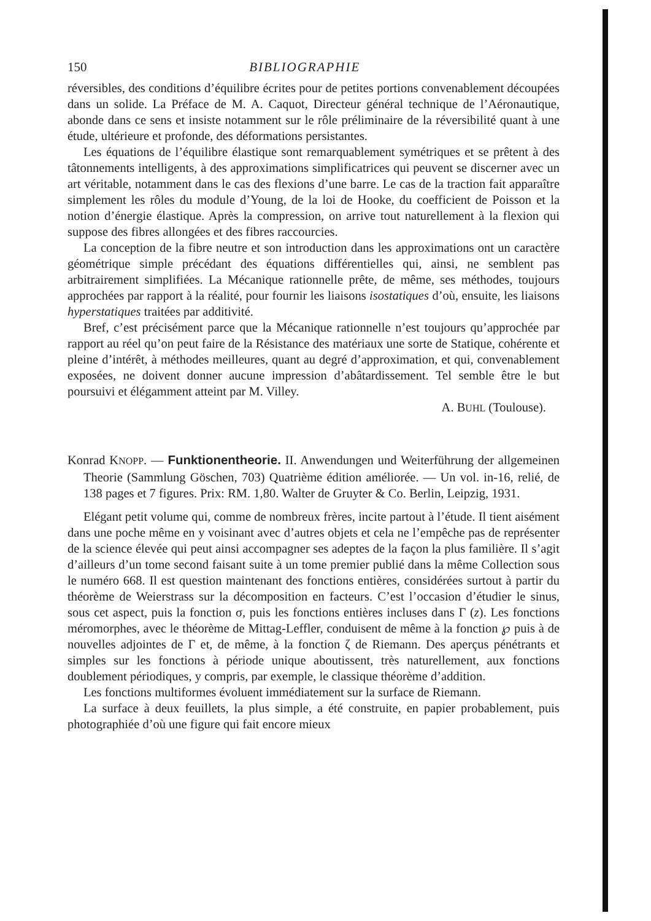150 BIBLIOGRAPHIE
réversibles, des conditions d’équilibre écrites pour de petites portions convenablement découpées dans un solide. La Préface de M. A. Caquot, Directeur général technique de l’Aéronautique, abonde dans ce sens et insiste notamment sur le rôle préliminaire de la réversibilité quant à une étude, ultérieure et profonde, des déformations persistantes.
Les équations de l’équilibre élastique sont remarquablement symétriques et se prêtent à des tâtonnements intelligents, à des approximations simplificatrices qui peuvent se discerner avec un art véritable, notamment dans le cas des flexions d’une barre. Le cas de la traction fait apparaître simplement les rôles du module d’Young, de la loi de Hooke, du coefficient de Poisson et la notion d’énergie élastique. Après la compression, on arrive tout naturellement à la flexion qui suppose des fibres allongées et des fibres raccourcies.
La conception de la fibre neutre et son introduction dans les approximations ont un caractère géométrique simple précédant des équations différentielles qui, ainsi, ne semblent pas arbitrairement simplifiées. La Mécanique rationnelle prête, de même, ses méthodes, toujours approchées par rapport à la réalité, pour fournir les liaisons isostatiques d’où, ensuite, les liaisons hyperstatiques traitées par additivité.
Bref, c’est précisément parce que la Mécanique rationnelle n’est toujours qu’approchée par rapport au réel qu’on peut faire de la Résistance des matériaux une sorte de Statique, cohérente et pleine d’intérêt, à méthodes meilleures, quant au degré d’approximation, et qui, convenablement exposées, ne doivent donner aucune impression d’abâtardissement. Tel semble être le but poursuivi et élégamment atteint par M. Villey.
A. BUHL (Toulouse).
Konrad KNOPP. — Funktionentheorie. II. Anwendungen und Weiterführung der allgemeinen Theorie (Sammlung Göschen, 703) Quatrième édition améliorée. — Un vol. in-16, relié, de 138 pages et 7 figures. Prix: RM. 1,80. Walter de Gruyter & Co. Berlin, Leipzig, 1931.
Elégant petit volume qui, comme de nombreux frères, incite partout à l’étude. Il tient aisément dans une poche même en y voisinant avec d’autres objets et cela ne l’empêche pas de représenter de la science élevée qui peut ainsi accompagner ses adeptes de la façon la plus familière. Il s’agit d’ailleurs d’un tome second faisant suite à un tome premier publié dans la même Collection sous le numéro 668. Il est question maintenant des fonctions entières, considérées surtout à partir du théorème de Weierstrass sur la décomposition en facteurs. C’est l’occasion d’étudier le sinus, sous cet aspect, puis la fonction σ, puis les fonctions entières incluses dans Γ (z). Les fonctions méromorphes, avec le théorème de Mittag-Leffler, conduisent de même à la fonction ℘ puis à de nouvelles adjointes de Γ et, de même, à la fonction ζ de Riemann. Des aperçus pénétrants et simples sur les fonctions à période unique aboutissent, très naturellement, aux fonctions doublement périodiques, y compris, par exemple, le classique théorème d’addition.
Les fonctions multiformes évoluent immédiatement sur la surface de Riemann.
La surface à deux feuillets, la plus simple, a été construite, en papier probablement, puis photographiée d’où une figure qui fait encore mieux